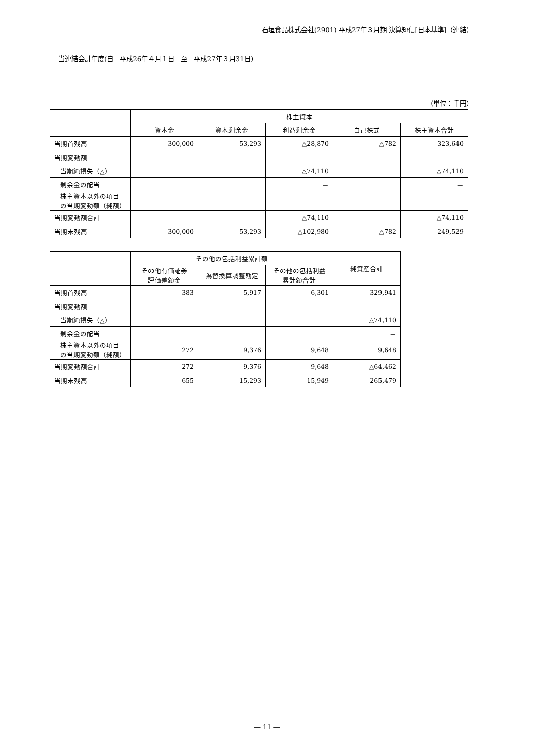石垣食品株式会社(2901) 平成27年３月期 決算短信[日本基準]（連結）
当連結会計年度(自　平成26年４月１日　至　平成27年３月31日）
（単位：千円）
| | 株主資本 | | | | |
| --- | --- | --- | --- | --- | --- |
| | 資本金 | 資本剰余金 | 利益剰余金 | 自己株式 | 株主資本合計 |
| 当期首残高 | 300,000 | 53,293 | △28,870 | △782 | 323,640 |
| 当期変動額 | | | | | |
| 当期純損失（△） | | | △74,110 | | △74,110 |
| 剰余金の配当 | | | － | | － |
| 株主資本以外の項目 の当期変動額（純額） | | | | | |
| 当期変動額合計 | | | △74,110 | | △74,110 |
| 当期末残高 | 300,000 | 53,293 | △102,980 | △782 | 249,529 |
| | その他の包括利益累計額 | | | 純資産合計 |
| --- | --- | --- | --- | --- |
| | その他有価証券 評価差額金 | 為替換算調整勘定 | その他の包括利益 累計額合計 | |
| 当期首残高 | 383 | 5,917 | 6,301 | 329,941 |
| 当期変動額 | | | | |
| 当期純損失（△） | | | | △74,110 |
| 剰余金の配当 | | | | － |
| 株主資本以外の項目 の当期変動額（純額） | 272 | 9,376 | 9,648 | 9,648 |
| 当期変動額合計 | 272 | 9,376 | 9,648 | △64,462 |
| 当期末残高 | 655 | 15,293 | 15,949 | 265,479 |
― 11 ―